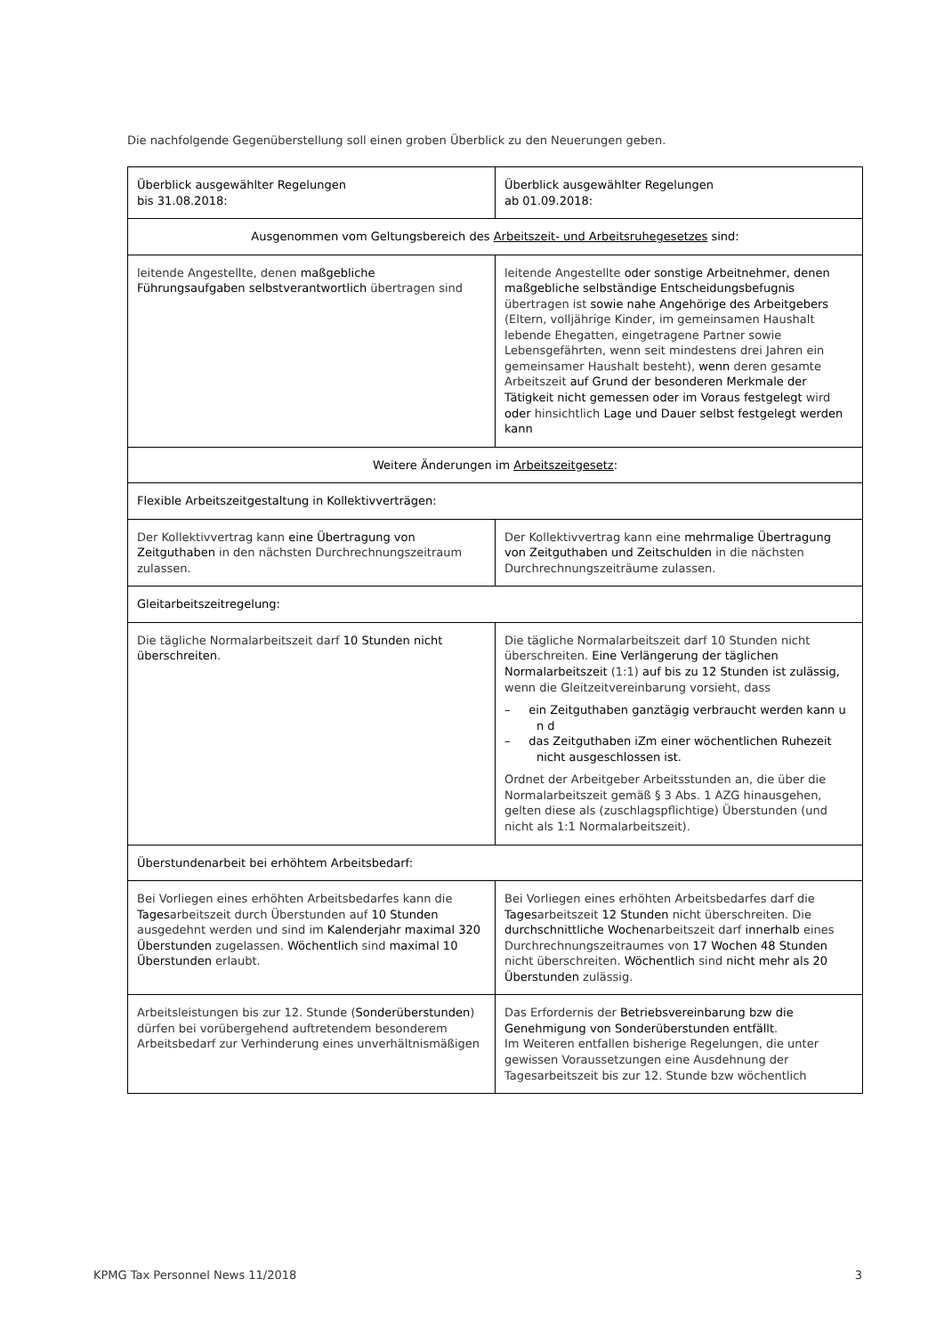Die nachfolgende Gegenüberstellung soll einen groben Überblick zu den Neuerungen geben.
| Überblick ausgewählter Regelungen bis 31.08.2018: | Überblick ausgewählter Regelungen ab 01.09.2018: |
| Ausgenommen vom Geltungsbereich des Arbeitszeit- und Arbeitsruhegesetzes sind: | |
| leitende Angestellte, denen maßgebliche Führungsaufgaben selbstverantwortlich übertragen sind | leitende Angestellte oder sonstige Arbeitnehmer, denen maßgebliche selbständige Entscheidungsbefugnis übertragen ist sowie nahe Angehörige des Arbeitgebers (Eltern, volljährige Kinder, im gemeinsamen Haushalt lebende Ehegatten, eingetragene Partner sowie Lebensgefährten, wenn seit mindestens drei Jahren ein gemeinsamer Haushalt besteht), wenn deren gesamte Arbeitszeit auf Grund der besonderen Merkmale der Tätigkeit nicht gemessen oder im Voraus festgelegt wird oder hinsichtlich Lage und Dauer selbst festgelegt werden kann |
| Weitere Änderungen im Arbeitszeitgesetz : | |
| Flexible Arbeitszeitgestaltung in Kollektivverträgen: | |
| Der Kollektivvertrag kann eine Übertragung von Zeitguthaben in den nächsten Durchrechnungszeitraum zulassen. | Der Kollektivvertrag kann eine mehrmalige Übertragung von Zeitguthaben und Zeitschulden in die nächsten Durchrechnungszeiträume zulassen. |
| Gleitarbeitszeitregelung: | |
| Die tägliche Normalarbeitszeit darf 10 Stunden nicht überschreiten . | Die tägliche Normalarbeitszeit darf 10 Stunden nicht überschreiten. Eine Verlängerung der täglichen Normalarbeitszeit (1:1) auf bis zu 12 Stunden ist zulässig, wenn die Gleitzeitvereinbarung vorsieht, dass – ein Zeitguthaben ganztägig verbraucht werden kann u n d – das Zeitguthaben iZm einer wöchentlichen Ruhezeit nicht ausgeschlossen ist. Ordnet der Arbeitgeber Arbeitsstunden an, die über die Normalarbeitszeit gemäß § 3 Abs. 1 AZG hinausgehen, gelten diese als (zuschlagspflichtige) Überstunden (und nicht als 1:1 Normalarbeitszeit). |
| Überstundenarbeit bei erhöhtem Arbeitsbedarf: | |
| Bei Vorliegen eines erhöhten Arbeitsbedarfes kann die Tages arbeitszeit durch Überstunden auf 10 Stunden ausgedehnt werden und sind im Kalenderjahr maximal 320 Überstunden zugelassen. Wöchentlich sind maximal 10 Überstunden erlaubt. | Bei Vorliegen eines erhöhten Arbeitsbedarfes darf die Tages arbeitszeit 12 Stunden nicht überschreiten. Die durchschnittliche Wochen arbeitszeit darf innerhalb eines Durchrechnungszeitraumes von 17 Wochen 48 Stunden nicht überschreiten. Wöchentlich sind nicht mehr als 20 Überstunden zulässig. |
| Arbeitsleistungen bis zur 12. Stunde ( Sonderüberstunden ) dürfen bei vorübergehend auftretendem besonderem Arbeitsbedarf zur Verhinderung eines unverhältnismäßigen | Das Erfordernis der Betriebsvereinbarung bzw die Genehmigung von Sonderüberstunden entfällt . Im Weiteren entfallen bisherige Regelungen, die unter gewissen Voraussetzungen eine Ausdehnung der Tagesarbeitszeit bis zur 12. Stunde bzw wöchentlich |
KPMG Tax Personnel News 11/2018 3